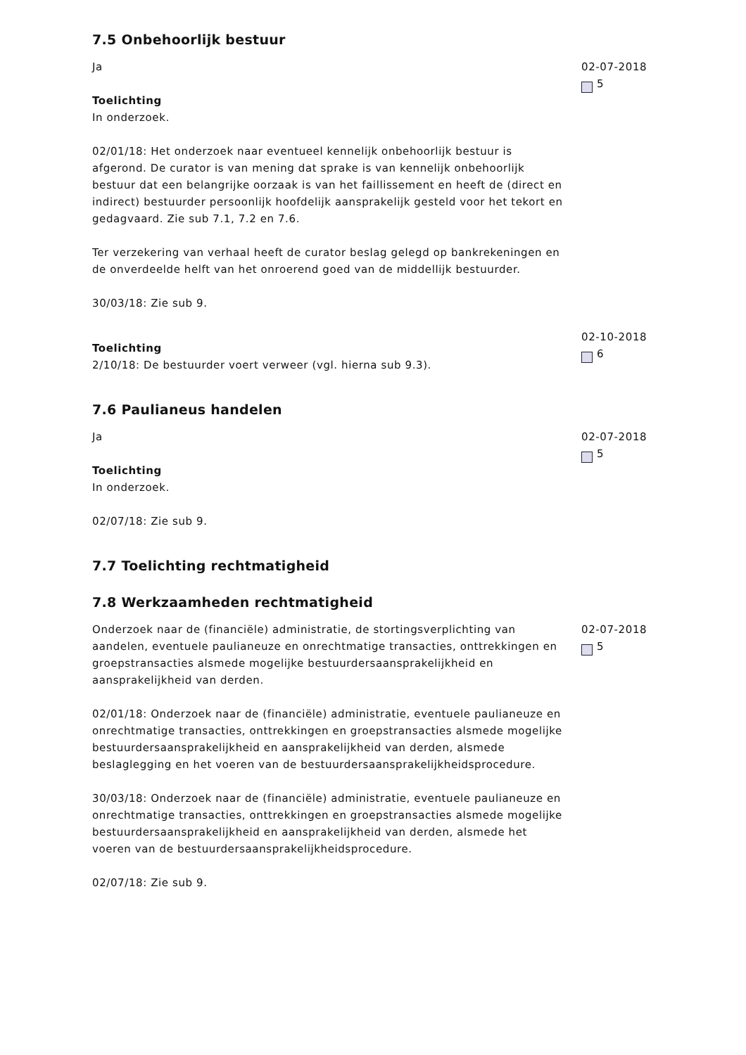7.5 Onbehoorlijk bestuur
Ja
Toelichting
In onderzoek.
02/01/18: Het onderzoek naar eventueel kennelijk onbehoorlijk bestuur is afgerond. De curator is van mening dat sprake is van kennelijk onbehoorlijk bestuur dat een belangrijke oorzaak is van het faillissement en heeft de (direct en indirect) bestuurder persoonlijk hoofdelijk aansprakelijk gesteld voor het tekort en gedagvaard. Zie sub 7.1, 7.2 en 7.6.
Ter verzekering van verhaal heeft de curator beslag gelegd op bankrekeningen en de onverdeelde helft van het onroerend goed van de middellijk bestuurder.
30/03/18: Zie sub 9.
02-07-2018
5
Toelichting
2/10/18: De bestuurder voert verweer (vgl. hierna sub 9.3).
02-10-2018
6
7.6 Paulianeus handelen
Ja
Toelichting
In onderzoek.
02/07/18: Zie sub 9.
02-07-2018
5
7.7 Toelichting rechtmatigheid
7.8 Werkzaamheden rechtmatigheid
Onderzoek naar de (financiële) administratie, de stortingsverplichting van aandelen, eventuele paulianeuze en onrechtmatige transacties, onttrekkingen en groepstransacties alsmede mogelijke bestuurdersaansprakelijkheid en aansprakelijkheid van derden.
02/01/18: Onderzoek naar de (financiële) administratie, eventuele paulianeuze en onrechtmatige transacties, onttrekkingen en groepstransacties alsmede mogelijke bestuurdersaansprakelijkheid en aansprakelijkheid van derden, alsmede beslaglegging en het voeren van de bestuurdersaansprakelijkheidsprocedure.
30/03/18: Onderzoek naar de (financiële) administratie, eventuele paulianeuze en onrechtmatige transacties, onttrekkingen en groepstransacties alsmede mogelijke bestuurdersaansprakelijkheid en aansprakelijkheid van derden, alsmede het voeren van de bestuurdersaansprakelijkheidsprocedure.
02/07/18: Zie sub 9.
02-07-2018
5